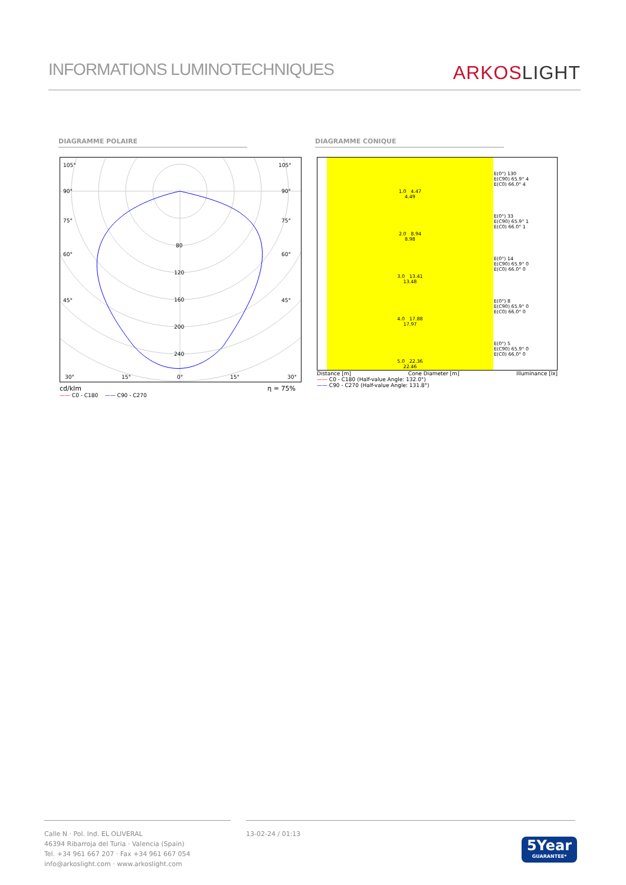INFORMATIONS LUMINOTECHNIQUES
ARKOSLIGHT
DIAGRAMME POLAIRE DIAGRAMME CONIQUE
105°
105°
90°
90°
75°
75°
60°
60°
45°
45°
80
120
160
200
240
30°
15°
0°
15°
30°
cd/klm η = 75%
—— C0 - C180 —— C90 - C270
| | 1.0 4.47 4.49 | E(0°) 130 E(C90) 65.9° 4 E(C0) 66.0° 4 |
| | 2.0 8.94 8.98 | E(0°) 33 E(C90) 65.9° 1 E(C0) 66.0° 1 |
| | 3.0 13.41 13.48 | E(0°) 14 E(C90) 65.9° 0 E(C0) 66.0° 0 |
| | 4.0 17.88 17.97 | E(0°) 8 E(C90) 65.9° 0 E(C0) 66.0° 0 |
| | 5.0 22.36 22.46 | E(0°) 5 E(C90) 65.9° 0 E(C0) 66.0° 0 |
Distance [m] Cone Diameter [m] Illuminance [lx]
—— C0 - C180 (Half-value Angle: 132.0°)
—— C90 - C270 (Half-value Angle: 131.8°)
Calle N · Pol. Ind. EL OLIVERAL
46394 Ribarroja del Turia · Valencia (Spain)
Tel. +34 961 667 207 · Fax +34 961 667 054
info@arkoslight.com · www.arkoslight.com
13-02-24 / 01:13
5Year
GUARANTEE*